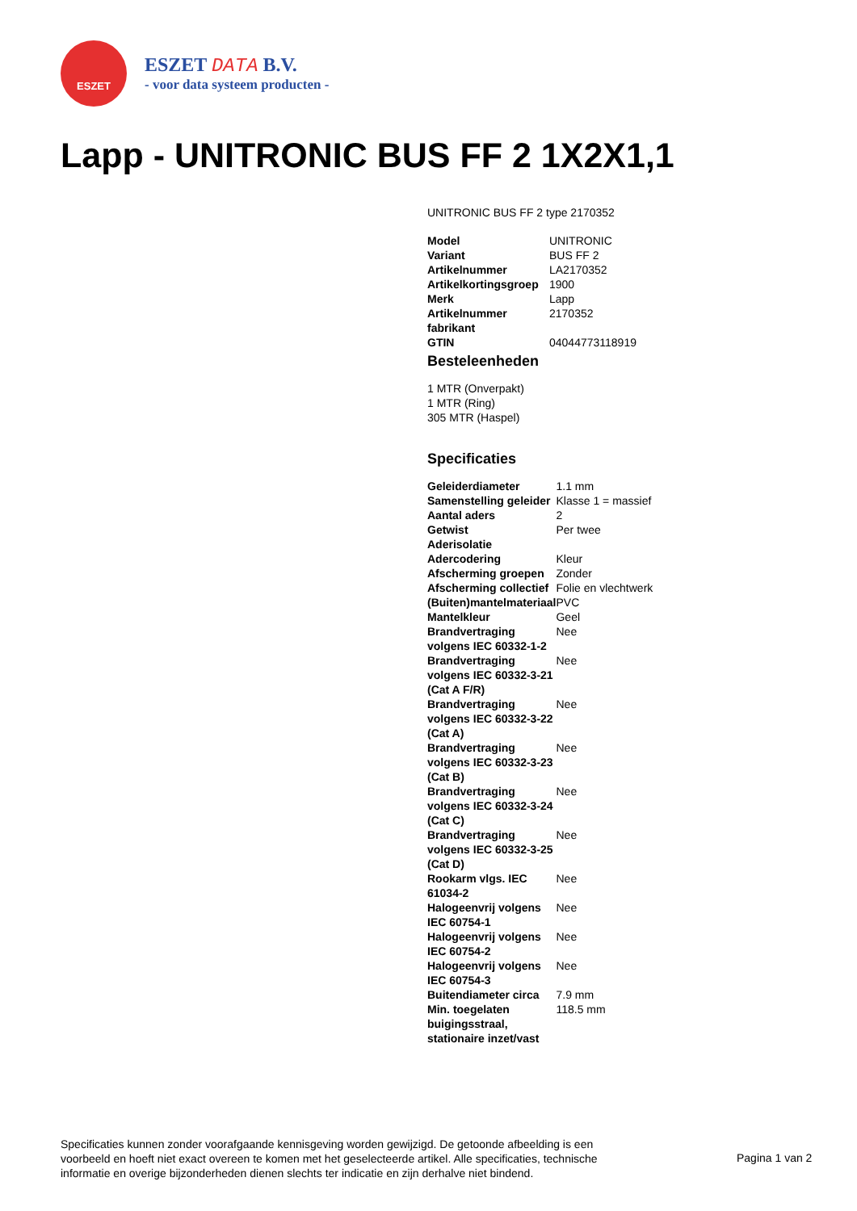ESZET
ESZET DATA B.V.
- voor data systeem producten -
Lapp - UNITRONIC BUS FF 2 1X2X1,1
UNITRONIC BUS FF 2 type 2170352
| Model | UNITRONIC |
| Variant | BUS FF 2 |
| Artikelnummer | LA2170352 |
| Artikelkortingsgroep | 1900 |
| Merk | Lapp |
| Artikelnummer fabrikant | 2170352 |
| GTIN | 04044773118919 |
Besteleenheden
1 MTR (Onverpakt)
1 MTR (Ring)
305 MTR (Haspel)
Specificaties
| Geleiderdiameter | 1.1 mm |
| Samenstelling geleider | Klasse 1 = massief |
| Aantal aders | 2 |
| Getwist | Per twee |
| Aderisolatie | |
| Adercodering | Kleur |
| Afscherming groepen | Zonder |
| Afscherming collectief | Folie en vlechtwerk |
| (Buiten)mantelmateriaal | PVC |
| Mantelkleur | Geel |
| Brandvertraging volgens IEC 60332-1-2 | Nee |
| Brandvertraging volgens IEC 60332-3-21 (Cat A F/R) | Nee |
| Brandvertraging volgens IEC 60332-3-22 (Cat A) | Nee |
| Brandvertraging volgens IEC 60332-3-23 (Cat B) | Nee |
| Brandvertraging volgens IEC 60332-3-24 (Cat C) | Nee |
| Brandvertraging volgens IEC 60332-3-25 (Cat D) | Nee |
| Rookarm vlgs. IEC 61034-2 | Nee |
| Halogeenvrij volgens IEC 60754-1 | Nee |
| Halogeenvrij volgens IEC 60754-2 | Nee |
| Halogeenvrij volgens IEC 60754-3 | Nee |
| Buitendiameter circa | 7.9 mm |
| Min. toegelaten buigingsstraal, stationaire inzet/vast | 118.5 mm |
Specificaties kunnen zonder voorafgaande kennisgeving worden gewijzigd. De getoonde afbeelding is een voorbeeld en hoeft niet exact overeen te komen met het geselecteerde artikel. Alle specificaties, technische informatie en overige bijzonderheden dienen slechts ter indicatie en zijn derhalve niet bindend.
Pagina 1 van 2